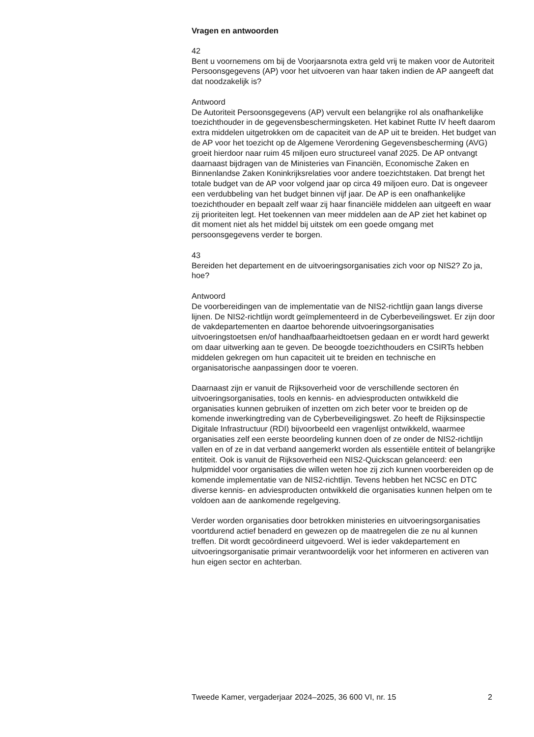Vragen en antwoorden
42
Bent u voornemens om bij de Voorjaarsnota extra geld vrij te maken voor de Autoriteit Persoonsgegevens (AP) voor het uitvoeren van haar taken indien de AP aangeeft dat dat noodzakelijk is?
Antwoord
De Autoriteit Persoonsgegevens (AP) vervult een belangrijke rol als onafhankelijke toezichthouder in de gegevensbeschermingsketen. Het kabinet Rutte IV heeft daarom extra middelen uitgetrokken om de capaciteit van de AP uit te breiden. Het budget van de AP voor het toezicht op de Algemene Verordening Gegevensbescherming (AVG) groeit hierdoor naar ruim 45 miljoen euro structureel vanaf 2025. De AP ontvangt daarnaast bijdragen van de Ministeries van Financiën, Economische Zaken en Binnenlandse Zaken Koninkrijksrelaties voor andere toezichtstaken. Dat brengt het totale budget van de AP voor volgend jaar op circa 49 miljoen euro. Dat is ongeveer een verdubbeling van het budget binnen vijf jaar. De AP is een onafhankelijke toezichthouder en bepaalt zelf waar zij haar financiële middelen aan uitgeeft en waar zij prioriteiten legt. Het toekennen van meer middelen aan de AP ziet het kabinet op dit moment niet als het middel bij uitstek om een goede omgang met persoonsgegevens verder te borgen.
43
Bereiden het departement en de uitvoeringsorganisaties zich voor op NIS2? Zo ja, hoe?
Antwoord
De voorbereidingen van de implementatie van de NIS2-richtlijn gaan langs diverse lijnen. De NIS2-richtlijn wordt geïmplementeerd in de Cyberbeveilingswet. Er zijn door de vakdepartementen en daartoe behorende uitvoeringsorganisaties uitvoeringstoetsen en/of handhaafbaarheidtoetsen gedaan en er wordt hard gewerkt om daar uitwerking aan te geven. De beoogde toezichthouders en CSIRTs hebben middelen gekregen om hun capaciteit uit te breiden en technische en organisatorische aanpassingen door te voeren.
Daarnaast zijn er vanuit de Rijksoverheid voor de verschillende sectoren én uitvoeringsorganisaties, tools en kennis- en adviesproducten ontwikkeld die organisaties kunnen gebruiken of inzetten om zich beter voor te breiden op de komende inwerkingtreding van de Cyberbeveiligingswet. Zo heeft de Rijksinspectie Digitale Infrastructuur (RDI) bijvoorbeeld een vragenlijst ontwikkeld, waarmee organisaties zelf een eerste beoordeling kunnen doen of ze onder de NIS2-richtlijn vallen en of ze in dat verband aangemerkt worden als essentiële entiteit of belangrijke entiteit. Ook is vanuit de Rijksoverheid een NIS2-Quickscan gelanceerd: een hulpmiddel voor organisaties die willen weten hoe zij zich kunnen voorbereiden op de komende implementatie van de NIS2-richtlijn. Tevens hebben het NCSC en DTC diverse kennis- en adviesproducten ontwikkeld die organisaties kunnen helpen om te voldoen aan de aankomende regelgeving.
Verder worden organisaties door betrokken ministeries en uitvoeringsorganisaties voortdurend actief benaderd en gewezen op de maatregelen die ze nu al kunnen treffen. Dit wordt gecoördineerd uitgevoerd. Wel is ieder vakdepartement en uitvoeringsorganisatie primair verantwoordelijk voor het informeren en activeren van hun eigen sector en achterban.
Tweede Kamer, vergaderjaar 2024–2025, 36 600 VI, nr. 15 2